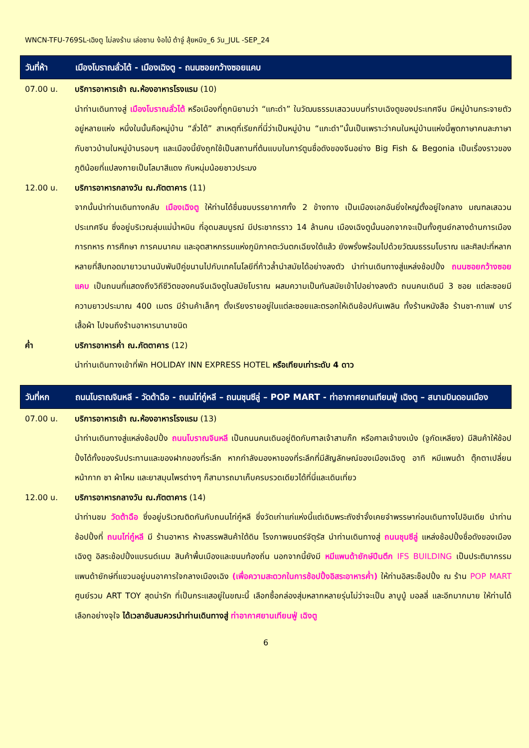WNCN-TFU-769SL-เฉิงตู ไม่ลงร้าน เล่อซาน ง้อไบ้ ต้าจู๋ สุ้ยหนิง_6 วัน_JUL -SEP_24
วันที่ห้า เมืองโบราณลั่วไต้ - เมืองเฉิงตู - ถนนซอยกว้างซอยแคบ
07.00 น. บริการอาหารเช้า ณ.ห้องอาหารโรงแรม (10)
นำท่านเดินทางสู่ เมืองโบราณลั่วไต้ หรือเมืองที่ถูกนิยามว่า “แกะดำ” ในวัฒนธรรมเสฉวนบนที่ราบเฉิงตูของประเทศจีน มีหมู่บ้านกระจายตัวอยู่หลายแห่ง หนึ่งในนั้นคือหมู่บ้าน “ลั่วไต้” สาเหตุที่เรียกที่นี่ว่าเป็นหมู่บ้าน “แกะดำ”นั้นเป็นเพราะว่าคนในหมู่บ้านแห่งนี้พูดภาษาคนละภาษากับชาวบ้านในหมู่บ้านรอบๆ และเมืองนี้ยังถูกใช้เป็นสถานที่ต้นแบบในการ์ตูนชื่อดังของจีนอย่าง Big Fish & Begonia เป็นเรื่องราวของภูติน้อยที่แปลงกายเป็นโลมาสีแดง กับหนุ่มน้อยชาวประมง
12.00 น. บริการอาหารกลางวัน ณ.ภัตตาคาร (11)
จากนั้นนำท่านเดินทางกลับ เมืองเฉิงตู ให้ท่านได้ชื่นชมบรรยากาศทั้ง 2 ข้างทาง เป็นเมืองเอกอันยิ่งใหญ่ตั้งอยู่ใจกลาง มณฑลเสฉวน ประเทศจีน ซึ่งอยู่บริเวณลุ่มแม่น้ำหมิน ที่อุดมสมบูรณ์ มีประชากรราว 14 ล้านคน เมืองเฉิงตูนั้นนอกจากจะเป็นทั้งศูนย์กลางด้านการเมือง การทหาร การศึกษา การคมนาคม และอุตสาหกรรมแห่งภูมิภาคตะวันตกเฉียงใต้แล้ว ยังพรั่งพร้อมไปด้วยวัฒนธรรมโบราณ และศิลปะที่หลากหลายที่สืบทอดมายาวนานนับพันปีคู่ขนานไปกับเทคโนโลยีที่ก้าวล้ำนำสมัยได้อย่างลงตัว นำท่านเดินทางสู่แหล่งช้อปปิ้ง ถนนซอยกว้างซอยแคบ เป็นถนนที่แสดงถึงวิถีชีวิตของคนจีนเฉิงตูในสมัยโบราณ ผสมความเป็นทันสมัยเข้าไปอย่างลงตัว ถนนคนเดินมี 3 ซอย แต่ละซอยมีความยาวประมาณ 400 เมตร มีร้านค้าเล็กๆ ตั้งเรียงรายอยู่ในแต่ละซอยและตรอกให้เดินช้อปกันเพลิน ทั้งร้านหนังสือ ร้านชา-กาแฟ บาร์ เสื้อผ้า ไปจนถึงร้านอาหารนานาชนิด
ค่ำ บริการอาหารค่ำ ณ.ภัตตาคาร (12)
นำท่านเดินทางเข้าที่พัก HOLIDAY INN EXPRESS HOTEL หรือเทียบเท่าระดับ 4 ดาว
วันที่หก ถนนโบราณจินหลี - วัดต้าฉือ - ถนนไท่กู๋หลี – ถนนชุนซีลู่ – POP MART - ท่าอากาศยานเทียนฟู่ เฉิงตู – สนามบินดอนเมือง
07.00 น. บริการอาหารเช้า ณ.ห้องอาหารโรงแรม (13)
นำท่านเดินทางสู่แหล่งช้อปปิ้ง ถนนโบราณจินหลี เป็นถนนคนเดินอยู่ติดกับศาลเจ้าสามก๊ก หรือศาลเจ้าขงเบ้ง (จูกัดเหลียง) มีสินค้าให้ช้อปปิ้งได้ทั้งของรับประทานและของฝากของที่ระลึก หากกำลังมองหาของที่ระลึกที่มีสัญลักษณ์ของเมืองเฉิงตู อาทิ หมีแพนด้า ตุ๊กตาเปลี่ยนหน้ากาก ชา ผ้าไหม และยาสมุนไพรต่างๆ ก็สามารถมาเก็บครบรวดเดียวได้ที่นี่และเดินเที่ยว
12.00 น. บริการอาหารกลางวัน ณ.ภัตตาคาร (14)
นำท่านชม วัดต้าฉือ ซึ่งอยู่บริเวณติดกันกับถนนไท่กู๋หลี ซึ่งวัดเก่าแก่แห่งนี้แต่เดิมพระถังซำจั๋งเคยจำพรรษาก่อนเดินทางไปอินเดีย นำท่านช้อปปิ้งที่ ถนนไท่กู๋หลี มี ร้านอาหาร ห้างสรรพสินค้าใต้ดิน โรงภาพยนตร์จัตุรัส นำท่านเดินทางสู่ ถนนชุนซีลู่ แหล่งช้อปปิ้งชื่อดังของเมืองเฉิงตู อิสระช้อปปิ้งแบรนด์เนม สินค้าพื้นเมืองและขนมท้องถิ่น นอกจากนี้ยังมี หมีแพนด้ายักษ์ปีนตึก IFS BUILDING เป็นประติมากรรมแพนด้ายักษ์ที่แขวนอยู่บนอาคารใจกลางเมืองเฉิง (เพื่อความสะดวกในการช้อปปิ้งอิสระอาหารค่ำ) ให้ท่านอิสระช็อปปิ้ง ณ ร้าน POP MART ศูนย์รวม ART TOY สุดน่ารัก ที่เป็นกระแสอยู่ในขณะนี้ เลือกซื้อกล่องสุ่มหลากหลายรุ่นไม่ว่าจะเป็น ลาบูบู้ มอลลี่ และอีกมากมาย ให้ท่านได้เลือกอย่างจุใจ ได้เวลาอันสมควรนำท่านเดินทางสู่ ท่าอากาศยานเทียนฟู่ เฉิงตู
6